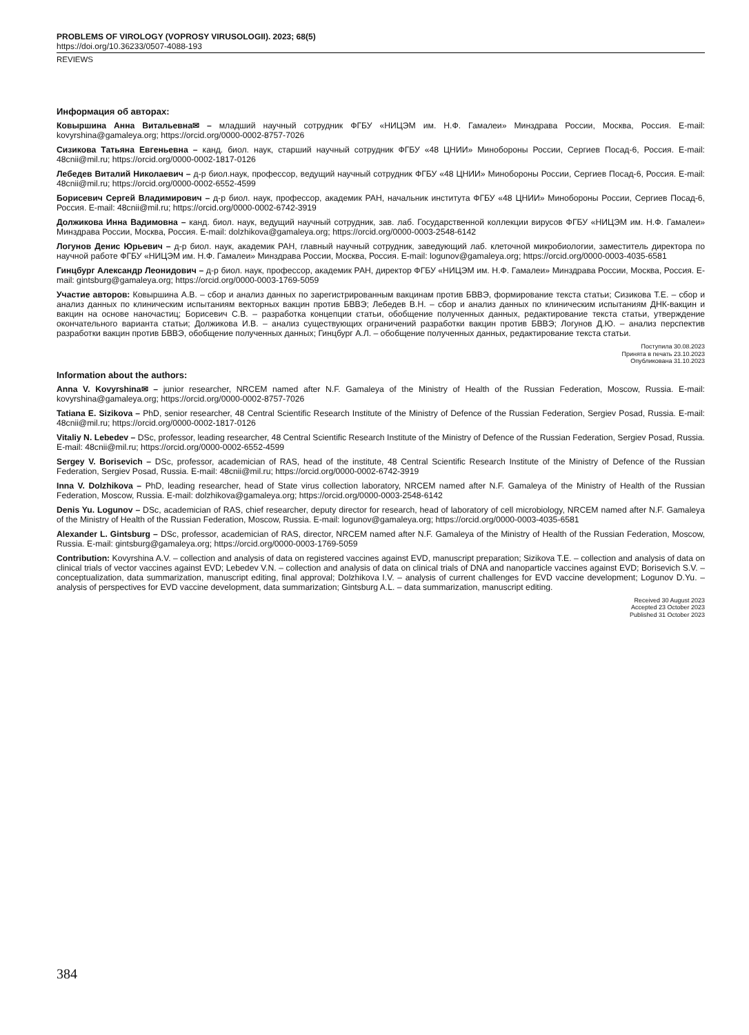PROBLEMS OF VIROLOGY (VOPROSY VIRUSOLOGII). 2023; 68(5)
https://doi.org/10.36233/0507-4088-193
REVIEWS
Информация об авторах:
Ковыршина Анна Витальевна✉ – младший научный сотрудник ФГБУ «НИЦЭМ им. Н.Ф. Гамалеи» Минздрава России, Москва, Россия. E-mail: kovyrshina@gamaleya.org; https://orcid.org/0000-0002-8757-7026
Сизикова Татьяна Евгеньевна – канд. биол. наук, старший научный сотрудник ФГБУ «48 ЦНИИ» Минобороны России, Сергиев Посад-6, Россия. E-mail: 48cnii@mil.ru; https://orcid.org/0000-0002-1817-0126
Лебедев Виталий Николаевич – д-р биол.наук, профессор, ведущий научный сотрудник ФГБУ «48 ЦНИИ» Минобороны России, Сергиев Посад-6, Россия. E-mail: 48cnii@mil.ru; https://orcid.org/0000-0002-6552-4599
Борисевич Сергей Владимирович – д-р биол. наук, профессор, академик РАН, начальник института ФГБУ «48 ЦНИИ» Минобороны России, Сергиев Посад-6, Россия. E-mail: 48cnii@mil.ru; https://orcid.org/0000-0002-6742-3919
Должикова Инна Вадимовна – канд. биол. наук, ведущий научный сотрудник, зав. лаб. Государственной коллекции вирусов ФГБУ «НИЦЭМ им. Н.Ф. Гамалеи» Минздрава России, Москва, Россия. E-mail: dolzhikova@gamaleya.org; https://orcid.org/0000-0003-2548-6142
Логунов Денис Юрьевич – д-р биол. наук, академик РАН, главный научный сотрудник, заведующий лаб. клеточной микробиологии, заместитель директора по научной работе ФГБУ «НИЦЭМ им. Н.Ф. Гамалеи» Минздрава России, Москва, Россия. E-mail: logunov@gamaleya.org; https://orcid.org/0000-0003-4035-6581
Гинцбург Александр Леонидович – д-р биол. наук, профессор, академик РАН, директор ФГБУ «НИЦЭМ им. Н.Ф. Гамалеи» Минздрава России, Москва, Россия. E-mail: gintsburg@gamaleya.org; https://orcid.org/0000-0003-1769-5059
Участие авторов: Ковыршина А.В. – сбор и анализ данных по зарегистрированным вакцинам против БВВЭ, формирование текста статьи; Сизикова Т.Е. – сбор и анализ данных по клиническим испытаниям векторных вакцин против БВВЭ; Лебедев В.Н. – сбор и анализ данных по клиническим испытаниям ДНК-вакцин и вакцин на основе наночастиц; Борисевич С.В. – разработка концепции статьи, обобщение полученных данных, редактирование текста статьи, утверждение окончательного варианта статьи; Должикова И.В. – анализ существующих ограничений разработки вакцин против БВВЭ; Логунов Д.Ю. – анализ перспектив разработки вакцин против БВВЭ, обобщение полученных данных; Гинцбург А.Л. – обобщение полученных данных, редактирование текста статьи.
Поступила 30.08.2023
Принята в печать 23.10.2023
Опубликована 31.10.2023
Information about the authors:
Anna V. Kovyrshina✉ – junior researcher, NRCEM named after N.F. Gamaleya of the Ministry of Health of the Russian Federation, Moscow, Russia. E-mail: kovyrshina@gamaleya.org; https://orcid.org/0000-0002-8757-7026
Tatiana E. Sizikova – PhD, senior researcher, 48 Central Scientific Research Institute of the Ministry of Defence of the Russian Federation, Sergiev Posad, Russia. E-mail: 48cnii@mil.ru; https://orcid.org/0000-0002-1817-0126
Vitaliy N. Lebedev – DSc, professor, leading researcher, 48 Central Scientific Research Institute of the Ministry of Defence of the Russian Federation, Sergiev Posad, Russia. E-mail: 48cnii@mil.ru; https://orcid.org/0000-0002-6552-4599
Sergey V. Borisevich – DSc, professor, academician of RAS, head of the institute, 48 Central Scientific Research Institute of the Ministry of Defence of the Russian Federation, Sergiev Posad, Russia. E-mail: 48cnii@mil.ru; https://orcid.org/0000-0002-6742-3919
Inna V. Dolzhikova – PhD, leading researcher, head of State virus collection laboratory, NRCEM named after N.F. Gamaleya of the Ministry of Health of the Russian Federation, Moscow, Russia. E-mail: dolzhikova@gamaleya.org; https://orcid.org/0000-0003-2548-6142
Denis Yu. Logunov – DSc, academician of RAS, chief researcher, deputy director for research, head of laboratory of cell microbiology, NRCEM named after N.F. Gamaleya of the Ministry of Health of the Russian Federation, Moscow, Russia. E-mail: logunov@gamaleya.org; https://orcid.org/0000-0003-4035-6581
Alexander L. Gintsburg – DSc, professor, academician of RAS, director, NRCEM named after N.F. Gamaleya of the Ministry of Health of the Russian Federation, Moscow, Russia. E-mail: gintsburg@gamaleya.org; https://orcid.org/0000-0003-1769-5059
Contribution: Kovyrshina A.V. – collection and analysis of data on registered vaccines against EVD, manuscript preparation; Sizikova T.E. – collection and analysis of data on clinical trials of vector vaccines against EVD; Lebedev V.N. – collection and analysis of data on clinical trials of DNA and nanoparticle vaccines against EVD; Borisevich S.V. – conceptualization, data summarization, manuscript editing, final approval; Dolzhikova I.V. – analysis of current challenges for EVD vaccine development; Logunov D.Yu. – analysis of perspectives for EVD vaccine development, data summarization; Gintsburg A.L. – data summarization, manuscript editing.
Received 30 August 2023
Accepted 23 October 2023
Published 31 October 2023
384